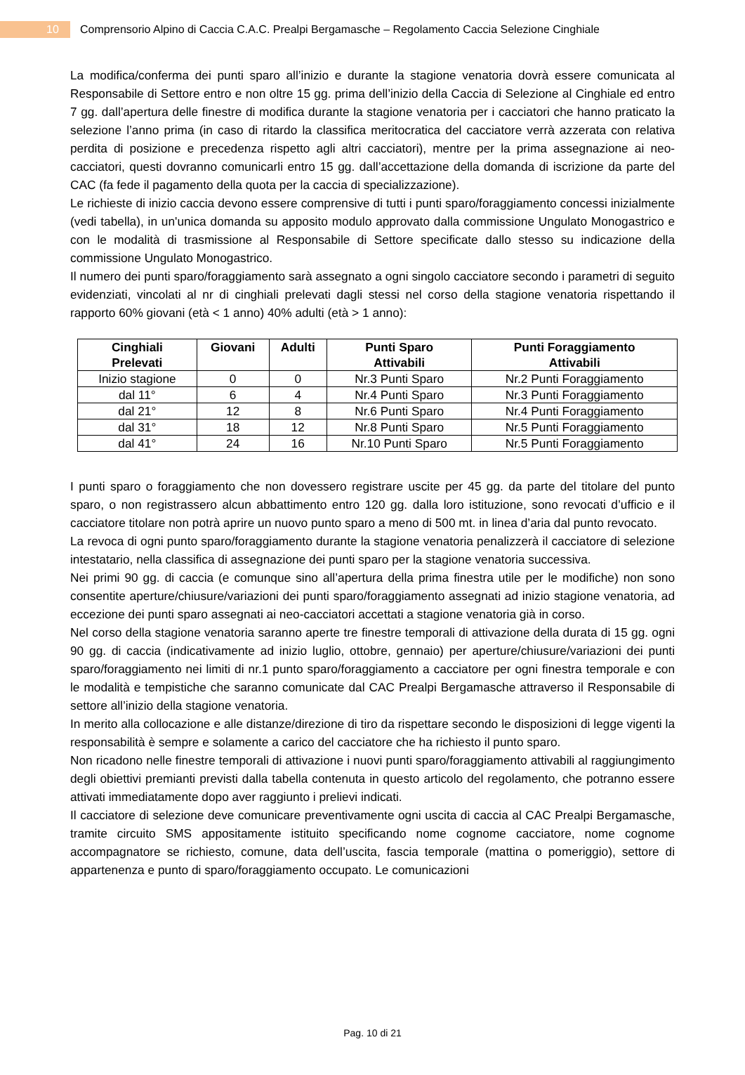10
Comprensorio Alpino di Caccia C.A.C. Prealpi Bergamasche – Regolamento Caccia Selezione Cinghiale
La modifica/conferma dei punti sparo all’inizio e durante la stagione venatoria dovrà essere comunicata al Responsabile di Settore entro e non oltre 15 gg. prima dell’inizio della Caccia di Selezione al Cinghiale ed entro 7 gg. dall’apertura delle finestre di modifica durante la stagione venatoria per i cacciatori che hanno praticato la selezione l’anno prima (in caso di ritardo la classifica meritocratica del cacciatore verrà azzerata con relativa perdita di posizione e precedenza rispetto agli altri cacciatori), mentre per la prima assegnazione ai neo-cacciatori, questi dovranno comunicarli entro 15 gg. dall’accettazione della domanda di iscrizione da parte del CAC (fa fede il pagamento della quota per la caccia di specializzazione).
Le richieste di inizio caccia devono essere comprensive di tutti i punti sparo/foraggiamento concessi inizialmente (vedi tabella), in un'unica domanda su apposito modulo approvato dalla commissione Ungulato Monogastrico e con le modalità di trasmissione al Responsabile di Settore specificate dallo stesso su indicazione della commissione Ungulato Monogastrico.
Il numero dei punti sparo/foraggiamento sarà assegnato a ogni singolo cacciatore secondo i parametri di seguito evidenziati, vincolati al nr di cinghiali prelevati dagli stessi nel corso della stagione venatoria rispettando il rapporto 60% giovani (età < 1 anno) 40% adulti (età > 1 anno):
| Cinghiali Prelevati | Giovani | Adulti | Punti Sparo Attivabili | Punti Foraggiamento Attivabili |
| --- | --- | --- | --- | --- |
| Inizio stagione | 0 | 0 | Nr.3 Punti Sparo | Nr.2 Punti Foraggiamento |
| dal 11° | 6 | 4 | Nr.4 Punti Sparo | Nr.3 Punti Foraggiamento |
| dal 21° | 12 | 8 | Nr.6 Punti Sparo | Nr.4 Punti Foraggiamento |
| dal 31° | 18 | 12 | Nr.8 Punti Sparo | Nr.5 Punti Foraggiamento |
| dal 41° | 24 | 16 | Nr.10 Punti Sparo | Nr.5 Punti Foraggiamento |
I punti sparo o foraggiamento che non dovessero registrare uscite per 45 gg. da parte del titolare del punto sparo, o non registrassero alcun abbattimento entro 120 gg. dalla loro istituzione, sono revocati d’ufficio e il cacciatore titolare non potrà aprire un nuovo punto sparo a meno di 500 mt. in linea d’aria dal punto revocato.
La revoca di ogni punto sparo/foraggiamento durante la stagione venatoria penalizzerà il cacciatore di selezione intestatario, nella classifica di assegnazione dei punti sparo per la stagione venatoria successiva.
Nei primi 90 gg. di caccia (e comunque sino all’apertura della prima finestra utile per le modifiche) non sono consentite aperture/chiusure/variazioni dei punti sparo/foraggiamento assegnati ad inizio stagione venatoria, ad eccezione dei punti sparo assegnati ai neo-cacciatori accettati a stagione venatoria già in corso.
Nel corso della stagione venatoria saranno aperte tre finestre temporali di attivazione della durata di 15 gg. ogni 90 gg. di caccia (indicativamente ad inizio luglio, ottobre, gennaio) per aperture/chiusure/variazioni dei punti sparo/foraggiamento nei limiti di nr.1 punto sparo/foraggiamento a cacciatore per ogni finestra temporale e con le modalità e tempistiche che saranno comunicate dal CAC Prealpi Bergamasche attraverso il Responsabile di settore all’inizio della stagione venatoria.
In merito alla collocazione e alle distanze/direzione di tiro da rispettare secondo le disposizioni di legge vigenti la responsabilità è sempre e solamente a carico del cacciatore che ha richiesto il punto sparo.
Non ricadono nelle finestre temporali di attivazione i nuovi punti sparo/foraggiamento attivabili al raggiungimento degli obiettivi premianti previsti dalla tabella contenuta in questo articolo del regolamento, che potranno essere attivati immediatamente dopo aver raggiunto i prelievi indicati.
Il cacciatore di selezione deve comunicare preventivamente ogni uscita di caccia al CAC Prealpi Bergamasche, tramite circuito SMS appositamente istituito specificando nome cognome cacciatore, nome cognome accompagnatore se richiesto, comune, data dell’uscita, fascia temporale (mattina o pomeriggio), settore di appartenenza e punto di sparo/foraggiamento occupato. Le comunicazioni
Pag. 10 di 21